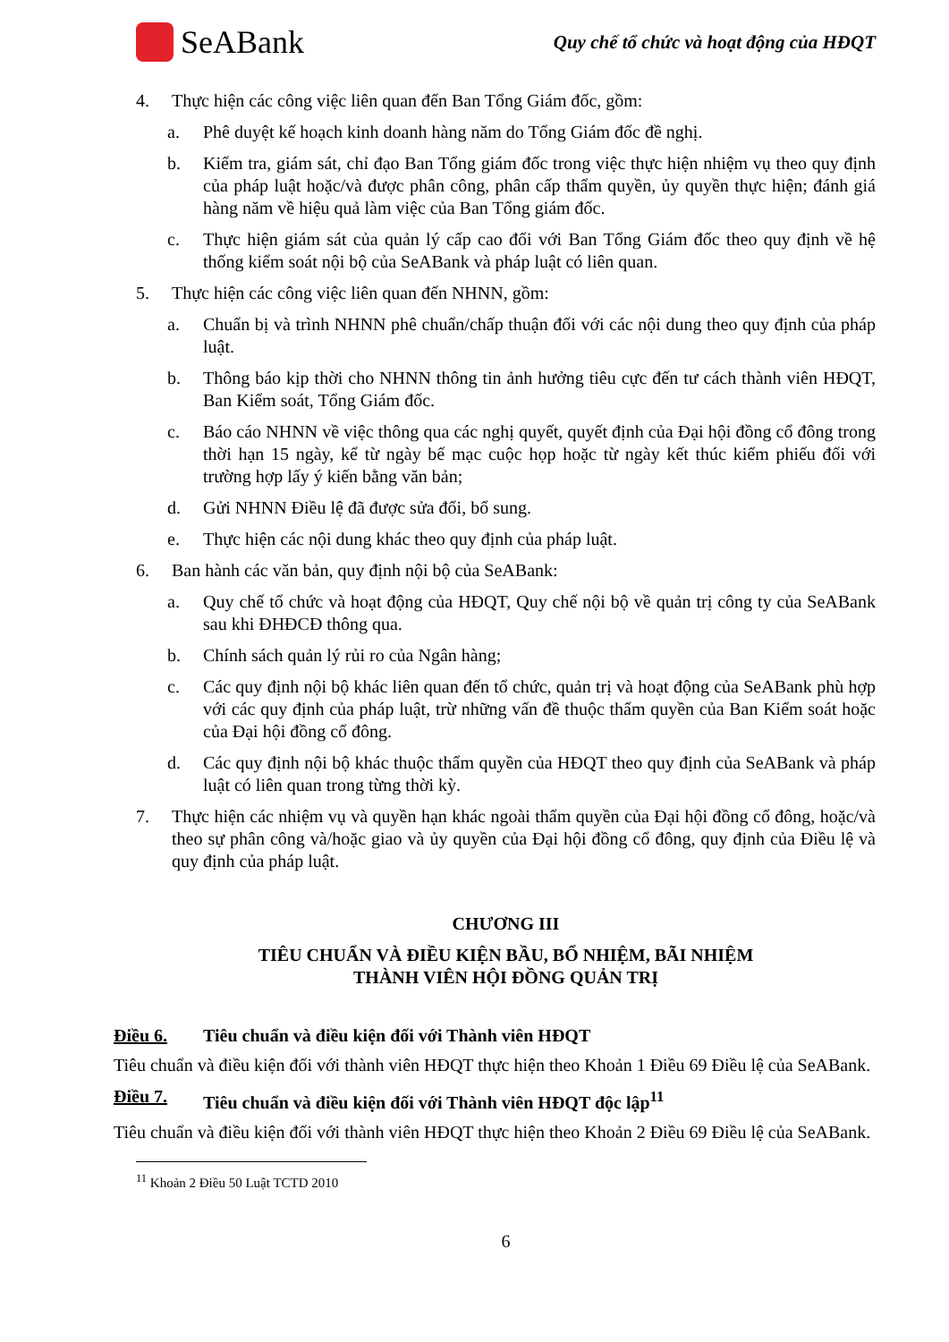SeABank
Quy chế tổ chức và hoạt động của HĐQT
4. Thực hiện các công việc liên quan đến Ban Tổng Giám đốc, gồm:
a. Phê duyệt kế hoạch kinh doanh hàng năm do Tổng Giám đốc đề nghị.
b. Kiểm tra, giám sát, chỉ đạo Ban Tổng giám đốc trong việc thực hiện nhiệm vụ theo quy định của pháp luật hoặc/và được phân công, phân cấp thẩm quyền, ủy quyền thực hiện; đánh giá hàng năm về hiệu quả làm việc của Ban Tổng giám đốc.
c. Thực hiện giám sát của quản lý cấp cao đối với Ban Tổng Giám đốc theo quy định về hệ thống kiểm soát nội bộ của SeABank và pháp luật có liên quan.
5. Thực hiện các công việc liên quan đến NHNN, gồm:
a. Chuẩn bị và trình NHNN phê chuẩn/chấp thuận đối với các nội dung theo quy định của pháp luật.
b. Thông báo kịp thời cho NHNN thông tin ảnh hưởng tiêu cực đến tư cách thành viên HĐQT, Ban Kiểm soát, Tổng Giám đốc.
c. Báo cáo NHNN về việc thông qua các nghị quyết, quyết định của Đại hội đồng cổ đông trong thời hạn 15 ngày, kể từ ngày bế mạc cuộc họp hoặc từ ngày kết thúc kiểm phiếu đối với trường hợp lấy ý kiến bằng văn bản;
d. Gửi NHNN Điều lệ đã được sửa đổi, bổ sung.
e. Thực hiện các nội dung khác theo quy định của pháp luật.
6. Ban hành các văn bản, quy định nội bộ của SeABank:
a. Quy chế tổ chức và hoạt động của HĐQT, Quy chế nội bộ về quản trị công ty của SeABank sau khi ĐHĐCĐ thông qua.
b. Chính sách quản lý rủi ro của Ngân hàng;
c. Các quy định nội bộ khác liên quan đến tổ chức, quản trị và hoạt động của SeABank phù hợp với các quy định của pháp luật, trừ những vấn đề thuộc thẩm quyền của Ban Kiểm soát hoặc của Đại hội đồng cổ đông.
d. Các quy định nội bộ khác thuộc thẩm quyền của HĐQT theo quy định của SeABank và pháp luật có liên quan trong từng thời kỳ.
7. Thực hiện các nhiệm vụ và quyền hạn khác ngoài thẩm quyền của Đại hội đồng cổ đông, hoặc/và theo sự phân công và/hoặc giao và ủy quyền của Đại hội đồng cổ đông, quy định của Điều lệ và quy định của pháp luật.
CHƯƠNG III
TIÊU CHUẨN VÀ ĐIỀU KIỆN BẦU, BỔ NHIỆM, BÃI NHIỆM
THÀNH VIÊN HỘI ĐỒNG QUẢN TRỊ
Điều 6. Tiêu chuẩn và điều kiện đối với Thành viên HĐQT
Tiêu chuẩn và điều kiện đối với thành viên HĐQT thực hiện theo Khoản 1 Điều 69 Điều lệ của SeABank.
Điều 7. Tiêu chuẩn và điều kiện đối với Thành viên HĐQT độc lập<sup>11</sup>
Tiêu chuẩn và điều kiện đối với thành viên HĐQT thực hiện theo Khoản 2 Điều 69 Điều lệ của SeABank.
<sup>11</sup> Khoản 2 Điều 50 Luật TCTD 2010
6